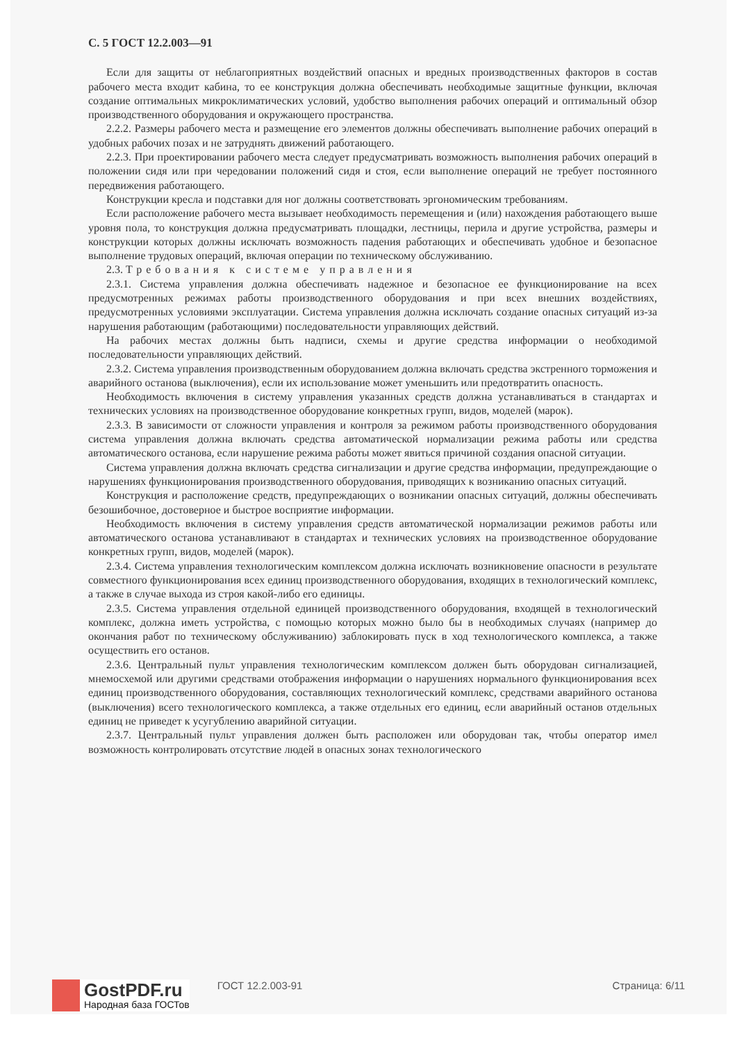С. 5 ГОСТ 12.2.003—91
Если для защиты от неблагоприятных воздействий опасных и вредных производственных факторов в состав рабочего места входит кабина, то ее конструкция должна обеспечивать необходимые защитные функции, включая создание оптимальных микроклиматических условий, удобство выполнения рабочих операций и оптимальный обзор производственного оборудования и окружающего пространства.
2.2.2. Размеры рабочего места и размещение его элементов должны обеспечивать выполнение рабочих операций в удобных рабочих позах и не затруднять движений работающего.
2.2.3. При проектировании рабочего места следует предусматривать возможность выполнения рабочих операций в положении сидя или при чередовании положений сидя и стоя, если выполнение операций не требует постоянного передвижения работающего.
Конструкции кресла и подставки для ног должны соответствовать эргономическим требованиям.
Если расположение рабочего места вызывает необходимость перемещения и (или) нахождения работающего выше уровня пола, то конструкция должна предусматривать площадки, лестницы, перила и другие устройства, размеры и конструкции которых должны исключать возможность падения работающих и обеспечивать удобное и безопасное выполнение трудовых операций, включая операции по техническому обслуживанию.
2.3. Требования к системе управления
2.3.1. Система управления должна обеспечивать надежное и безопасное ее функционирование на всех предусмотренных режимах работы производственного оборудования и при всех внешних воздействиях, предусмотренных условиями эксплуатации. Система управления должна исключать создание опасных ситуаций из-за нарушения работающим (работающими) последовательности управляющих действий.
На рабочих местах должны быть надписи, схемы и другие средства информации о необходимой последовательности управляющих действий.
2.3.2. Система управления производственным оборудованием должна включать средства экстренного торможения и аварийного останова (выключения), если их использование может уменьшить или предотвратить опасность.
Необходимость включения в систему управления указанных средств должна устанавливаться в стандартах и технических условиях на производственное оборудование конкретных групп, видов, моделей (марок).
2.3.3. В зависимости от сложности управления и контроля за режимом работы производственного оборудования система управления должна включать средства автоматической нормализации режима работы или средства автоматического останова, если нарушение режима работы может явиться причиной создания опасной ситуации.
Система управления должна включать средства сигнализации и другие средства информации, предупреждающие о нарушениях функционирования производственного оборудования, приводящих к возниканию опасных ситуаций.
Конструкция и расположение средств, предупреждающих о возникании опасных ситуаций, должны обеспечивать безошибочное, достоверное и быстрое восприятие информации.
Необходимость включения в систему управления средств автоматической нормализации режимов работы или автоматического останова устанавливают в стандартах и технических условиях на производственное оборудование конкретных групп, видов, моделей (марок).
2.3.4. Система управления технологическим комплексом должна исключать возникновение опасности в результате совместного функционирования всех единиц производственного оборудования, входящих в технологический комплекс, а также в случае выхода из строя какой-либо его единицы.
2.3.5. Система управления отдельной единицей производственного оборудования, входящей в технологический комплекс, должна иметь устройства, с помощью которых можно было бы в необходимых случаях (например до окончания работ по техническому обслуживанию) заблокировать пуск в ход технологического комплекса, а также осуществить его останов.
2.3.6. Центральный пульт управления технологическим комплексом должен быть оборудован сигнализацией, мнемосхемой или другими средствами отображения информации о нарушениях нормального функционирования всех единиц производственного оборудования, составляющих технологический комплекс, средствами аварийного останова (выключения) всего технологического комплекса, а также отдельных его единиц, если аварийный останов отдельных единиц не приведет к усугублению аварийной ситуации.
2.3.7. Центральный пульт управления должен быть расположен или оборудован так, чтобы оператор имел возможность контролировать отсутствие людей в опасных зонах технологического
GostPDF.ru
Народная база ГОСТов
ГОСТ 12.2.003-91 Страница: 6/11